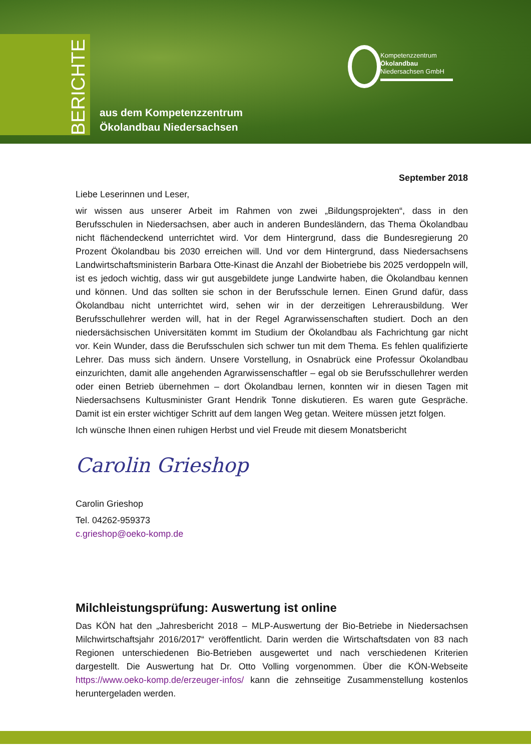BERICHTE
aus dem Kompetenzzentrum
Ökolandbau Niedersachsen
Kompetenzzentrum
Ökolandbau
Niedersachsen GmbH
September 2018
Liebe Leserinnen und Leser,
wir wissen aus unserer Arbeit im Rahmen von zwei „Bildungsprojekten“, dass in den Berufsschulen in Niedersachsen, aber auch in anderen Bundesländern, das Thema Ökolandbau nicht flächendeckend unterrichtet wird. Vor dem Hintergrund, dass die Bundesregierung 20 Prozent Ökolandbau bis 2030 erreichen will. Und vor dem Hintergrund, dass Niedersachsens Landwirtschaftsministerin Barbara Otte-Kinast die Anzahl der Biobetriebe bis 2025 verdoppeln will, ist es jedoch wichtig, dass wir gut ausgebildete junge Landwirte haben, die Ökolandbau kennen und können. Und das sollten sie schon in der Berufsschule lernen. Einen Grund dafür, dass Ökolandbau nicht unterrichtet wird, sehen wir in der derzeitigen Lehrerausbildung. Wer Berufsschullehrer werden will, hat in der Regel Agrarwissenschaften studiert. Doch an den niedersächsischen Universitäten kommt im Studium der Ökolandbau als Fachrichtung gar nicht vor. Kein Wunder, dass die Berufsschulen sich schwer tun mit dem Thema. Es fehlen qualifizierte Lehrer. Das muss sich ändern. Unsere Vorstellung, in Osnabrück eine Professur Ökolandbau einzurichten, damit alle angehenden Agrarwissenschaftler – egal ob sie Berufsschullehrer werden oder einen Betrieb übernehmen – dort Ökolandbau lernen, konnten wir in diesen Tagen mit Niedersachsens Kultusminister Grant Hendrik Tonne diskutieren. Es waren gute Gespräche. Damit ist ein erster wichtiger Schritt auf dem langen Weg getan. Weitere müssen jetzt folgen.
Ich wünsche Ihnen einen ruhigen Herbst und viel Freude mit diesem Monatsbericht
Carolin Grieshop
Carolin Grieshop
Tel. 04262-959373
c.grieshop@oeko-komp.de
Milchleistungsprüfung: Auswertung ist online
Das KÖN hat den „Jahresbericht 2018 – MLP-Auswertung der Bio-Betriebe in Niedersachsen Milchwirtschaftsjahr 2016/2017“ veröffentlicht. Darin werden die Wirtschaftsdaten von 83 nach Regionen unterschiedenen Bio-Betrieben ausgewertet und nach verschiedenen Kriterien dargestellt. Die Auswertung hat Dr. Otto Volling vorgenommen. Über die KÖN-Webseite https://www.oeko-komp.de/erzeuger-infos/ kann die zehnseitige Zusammenstellung kostenlos heruntergeladen werden.